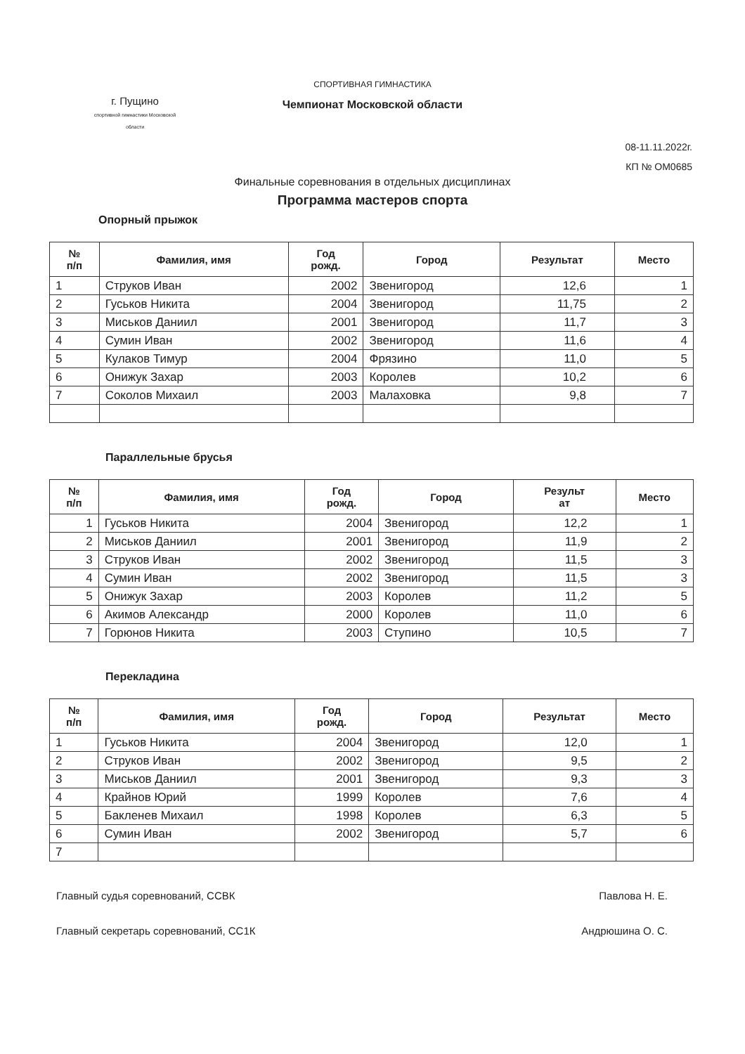СПОРТИВНАЯ ГИМНАСТИКА
Чемпионат Московской области
г. Пущино
спортивной гимнастики Московской области
08-11.11.2022г.
КП № ОМ0685
Финальные соревнования в отдельных дисциплинах
Программа мастеров спорта
Опорный прыжок
| № п/п | Фамилия, имя | Год рожд. | Город | Результат | Место |
| --- | --- | --- | --- | --- | --- |
| 1 | Струков Иван | 2002 | Звенигород | 12,6 | 1 |
| 2 | Гуськов Никита | 2004 | Звенигород | 11,75 | 2 |
| 3 | Миськов Даниил | 2001 | Звенигород | 11,7 | 3 |
| 4 | Сумин Иван | 2002 | Звенигород | 11,6 | 4 |
| 5 | Кулаков Тимур | 2004 | Фрязино | 11,0 | 5 |
| 6 | Онижук Захар | 2003 | Королев | 10,2 | 6 |
| 7 | Соколов Михаил | 2003 | Малаховка | 9,8 | 7 |
Параллельные брусья
| № п/п | Фамилия, имя | Год рожд. | Город | Результ ат | Место |
| --- | --- | --- | --- | --- | --- |
| 1 | Гуськов Никита | 2004 | Звенигород | 12,2 | 1 |
| 2 | Миськов Даниил | 2001 | Звенигород | 11,9 | 2 |
| 3 | Струков Иван | 2002 | Звенигород | 11,5 | 3 |
| 4 | Сумин Иван | 2002 | Звенигород | 11,5 | 3 |
| 5 | Онижук Захар | 2003 | Королев | 11,2 | 5 |
| 6 | Акимов Александр | 2000 | Королев | 11,0 | 6 |
| 7 | Горюнов Никита | 2003 | Ступино | 10,5 | 7 |
Перекладина
| № п/п | Фамилия, имя | Год рожд. | Город | Результат | Место |
| --- | --- | --- | --- | --- | --- |
| 1 | Гуськов Никита | 2004 | Звенигород | 12,0 | 1 |
| 2 | Струков Иван | 2002 | Звенигород | 9,5 | 2 |
| 3 | Миськов Даниил | 2001 | Звенигород | 9,3 | 3 |
| 4 | Крайнов Юрий | 1999 | Королев | 7,6 | 4 |
| 5 | Бакленев Михаил | 1998 | Королев | 6,3 | 5 |
| 6 | Сумин Иван | 2002 | Звенигород | 5,7 | 6 |
| 7 | | | | | |
Главный судья соревнований, ССВК Павлова Н. Е.
Главный секретарь соревнований, СС1К Андрюшина О. С.